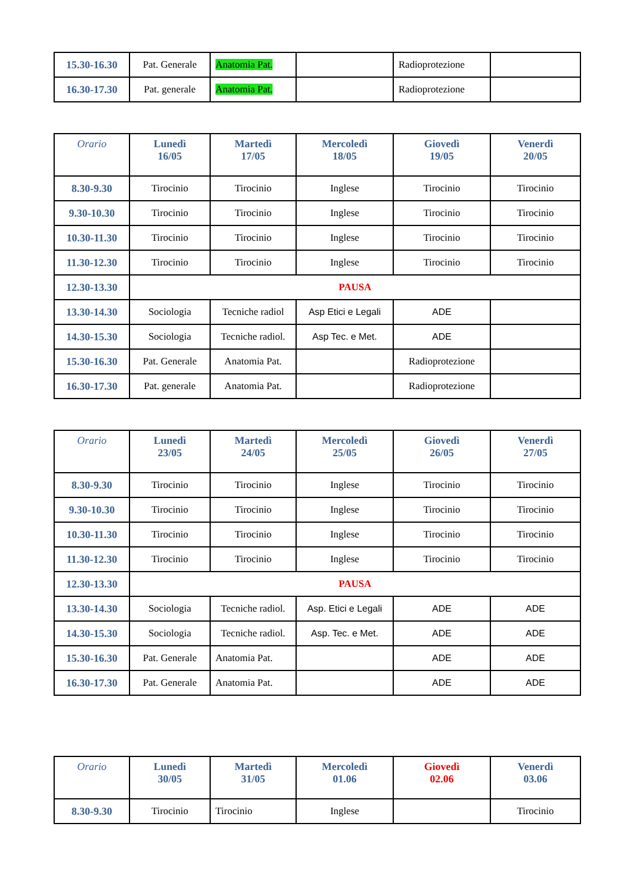| 15.30-16.30 | Pat. Generale | Anatomia Pat. | | Radioprotezione | |
| 16.30-17.30 | Pat. generale | Anatomia Pat. | | Radioprotezione | |
| Orario | Lunedì 16/05 | Martedì 17/05 | Mercoledì 18/05 | Giovedì 19/05 | Venerdì 20/05 |
| --- | --- | --- | --- | --- | --- |
| 8.30-9.30 | Tirocinio | Tirocinio | Inglese | Tirocinio | Tirocinio |
| 9.30-10.30 | Tirocinio | Tirocinio | Inglese | Tirocinio | Tirocinio |
| 10.30-11.30 | Tirocinio | Tirocinio | Inglese | Tirocinio | Tirocinio |
| 11.30-12.30 | Tirocinio | Tirocinio | Inglese | Tirocinio | Tirocinio |
| 12.30-13.30 | PAUSA | | | | |
| 13.30-14.30 | Sociologia | Tecniche radiol | Asp Etici e Legali | ADE | |
| 14.30-15.30 | Sociologia | Tecniche radiol. | Asp Tec. e Met. | ADE | |
| 15.30-16.30 | Pat. Generale | Anatomia Pat. | | Radioprotezione | |
| 16.30-17.30 | Pat. generale | Anatomia Pat. | | Radioprotezione | |
| Orario | Lunedì 23/05 | Martedì 24/05 | Mercoledì 25/05 | Giovedì 26/05 | Venerdì 27/05 |
| --- | --- | --- | --- | --- | --- |
| 8.30-9.30 | Tirocinio | Tirocinio | Inglese | Tirocinio | Tirocinio |
| 9.30-10.30 | Tirocinio | Tirocinio | Inglese | Tirocinio | Tirocinio |
| 10.30-11.30 | Tirocinio | Tirocinio | Inglese | Tirocinio | Tirocinio |
| 11.30-12.30 | Tirocinio | Tirocinio | Inglese | Tirocinio | Tirocinio |
| 12.30-13.30 | PAUSA | | | | |
| 13.30-14.30 | Sociologia | Tecniche radiol. | Asp. Etici e Legali | ADE | ADE |
| 14.30-15.30 | Sociologia | Tecniche radiol. | Asp. Tec. e Met. | ADE | ADE |
| 15.30-16.30 | Pat. Generale | Anatomia Pat. | | ADE | ADE |
| 16.30-17.30 | Pat. Generale | Anatomia Pat. | | ADE | ADE |
| Orario | Lunedì 30/05 | Martedì 31/05 | Mercoledì 01.06 | Giovedì 02.06 | Venerdì 03.06 |
| --- | --- | --- | --- | --- | --- |
| 8.30-9.30 | Tirocinio | Tirocinio | Inglese | | Tirocinio |